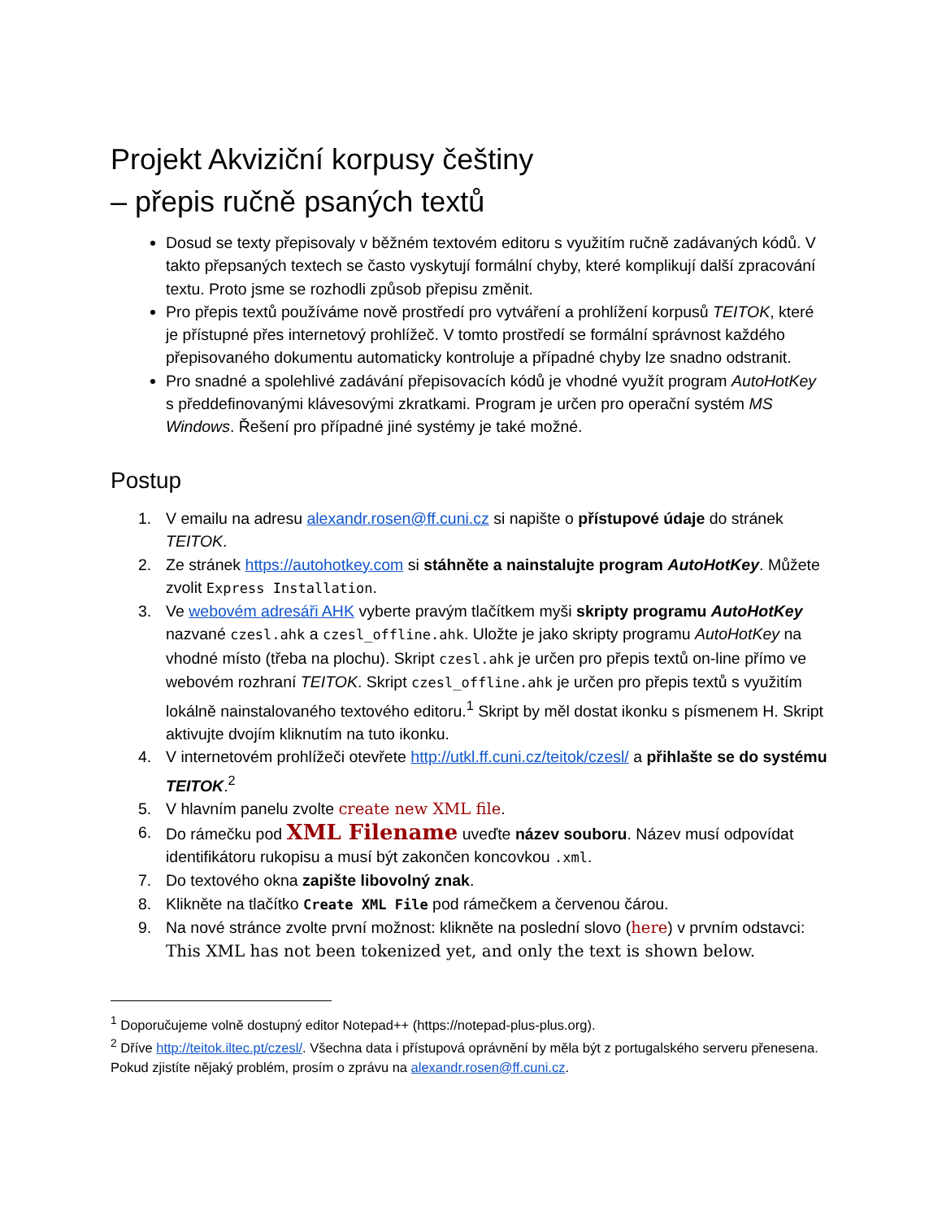Projekt Akviziční korpusy češtiny
– přepis ručně psaných textů
Dosud se texty přepisovaly v běžném textovém editoru s využitím ručně zadávaných kódů. V takto přepsaných textech se často vyskytují formální chyby, které komplikují další zpracování textu. Proto jsme se rozhodli způsob přepisu změnit.
Pro přepis textů používáme nově prostředí pro vytváření a prohlížení korpusů TEITOK, které je přístupné přes internetový prohlížeč. V tomto prostředí se formální správnost každého přepisovaného dokumentu automaticky kontroluje a případné chyby lze snadno odstranit.
Pro snadné a spolehlivé zadávání přepisovacích kódů je vhodné využít program AutoHotKey s předdefinovanými klávesovými zkratkami. Program je určen pro operační systém MS Windows. Řešení pro případné jiné systémy je také možné.
Postup
1. V emailu na adresu alexandr.rosen@ff.cuni.cz si napište o přístupové údaje do stránek TEITOK.
2. Ze stránek https://autohotkey.com si stáhněte a nainstalujte program AutoHotKey. Můžete zvolit Express Installation.
3. Ve webovém adresáři AHK vyberte pravým tlačítkem myši skripty programu AutoHotKey nazvané czesl.ahk a czesl_offline.ahk. Uložte je jako skripty programu AutoHotKey na vhodné místo (třeba na plochu). Skript czesl.ahk je určen pro přepis textů on-line přímo ve webovém rozhraní TEITOK. Skript czesl_offline.ahk je určen pro přepis textů s využitím lokálně nainstalovaného textového editoru.<sup>1</sup> Skript by měl dostat ikonku s písmenem H. Skript aktivujte dvojím kliknutím na tuto ikonku.
4. V internetovém prohlížeči otevřete http://utkl.ff.cuni.cz/teitok/czesl/ a přihlašte se do systému TEITOK.<sup>2</sup>
5. V hlavním panelu zvolte create new XML file.
6. Do rámečku pod XML Filename uveďte název souboru. Název musí odpovídat identifikátoru rukopisu a musí být zakončen koncovkou .xml.
7. Do textového okna zapište libovolný znak.
8. Klikněte na tlačítko Create XML File pod rámečkem a červenou čárou.
9. Na nové stránce zvolte první možnost: klikněte na poslední slovo (here) v prvním odstavci: This XML has not been tokenized yet, and only the text is shown below.
<sup>1</sup> Doporučujeme volně dostupný editor Notepad++ (https://notepad-plus-plus.org).
<sup>2</sup> Dříve http://teitok.iltec.pt/czesl/. Všechna data i přístupová oprávnění by měla být z portugalského serveru přenesena. Pokud zjistíte nějaký problém, prosím o zprávu na alexandr.rosen@ff.cuni.cz.